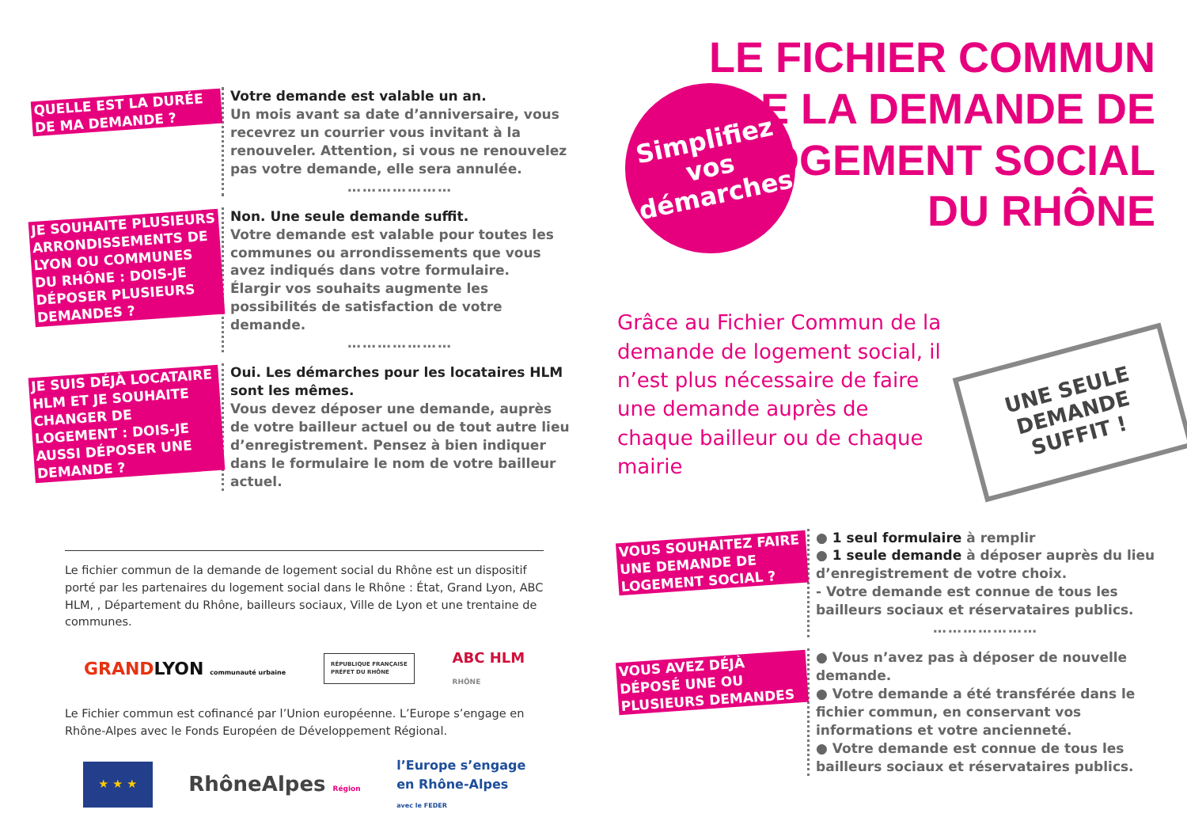QUELLE EST LA DURÉE DE MA DEMANDE ?
Votre demande est valable un an.
Un mois avant sa date d’anniversaire, vous recevrez un courrier vous invitant à la renouveler. Attention, si vous ne renouvelez pas votre demande, elle sera annulée.
…………………
JE SOUHAITE PLUSIEURS ARRONDISSEMENTS DE LYON OU COMMUNES DU RHÔNE : DOIS-JE DÉPOSER PLUSIEURS DEMANDES ?
Non. Une seule demande suffit.
Votre demande est valable pour toutes les communes ou arrondissements que vous avez indiqués dans votre formulaire.
Élargir vos souhaits augmente les possibilités de satisfaction de votre demande.
…………………
JE SUIS DÉJÀ LOCATAIRE HLM ET JE SOUHAITE CHANGER DE LOGEMENT : DOIS-JE AUSSI DÉPOSER UNE DEMANDE ?
Oui. Les démarches pour les locataires HLM sont les mêmes.
Vous devez déposer une demande, auprès de votre bailleur actuel ou de tout autre lieu d’enregistrement. Pensez à bien indiquer dans le formulaire le nom de votre bailleur actuel.
Le fichier commun de la demande de logement social du Rhône est un dispositif porté par les partenaires du logement social dans le Rhône : État, Grand Lyon, ABC HLM, , Département du Rhône, bailleurs sociaux, Ville de Lyon et une trentaine de communes.
GRANDLYON communauté urbaine RÉPUBLIQUE FRANÇAISE
PRÉFET DU RHÔNE ABC HLM
RHÔNE
Le Fichier commun est cofinancé par l’Union européenne. L’Europe s’engage en Rhône-Alpes avec le Fonds Européen de Développement Régional.
★ ★ ★ RhôneAlpes Région l’Europe s’engage
en Rhône-Alpes
avec le FEDER
Simplifiez
vos
démarches
LE FICHIER COMMUN
DE LA DEMANDE DE
LOGEMENT SOCIAL
DU RHÔNE
Grâce au Fichier Commun de la demande de logement social, il n’est plus nécessaire de faire une demande auprès de chaque bailleur ou de chaque mairie
UNE SEULE DEMANDE SUFFIT !
VOUS SOUHAITEZ FAIRE UNE DEMANDE DE LOGEMENT SOCIAL ?
● 1 seul formulaire à remplir
● 1 seule demande à déposer auprès du lieu d’enregistrement de votre choix.
- Votre demande est connue de tous les bailleurs sociaux et réservataires publics.
…………………
VOUS AVEZ DÉJÀ DÉPOSÉ UNE OU PLUSIEURS DEMANDES
● Vous n’avez pas à déposer de nouvelle demande.
● Votre demande a été transférée dans le fichier commun, en conservant vos informations et votre ancienneté.
● Votre demande est connue de tous les bailleurs sociaux et réservataires publics.